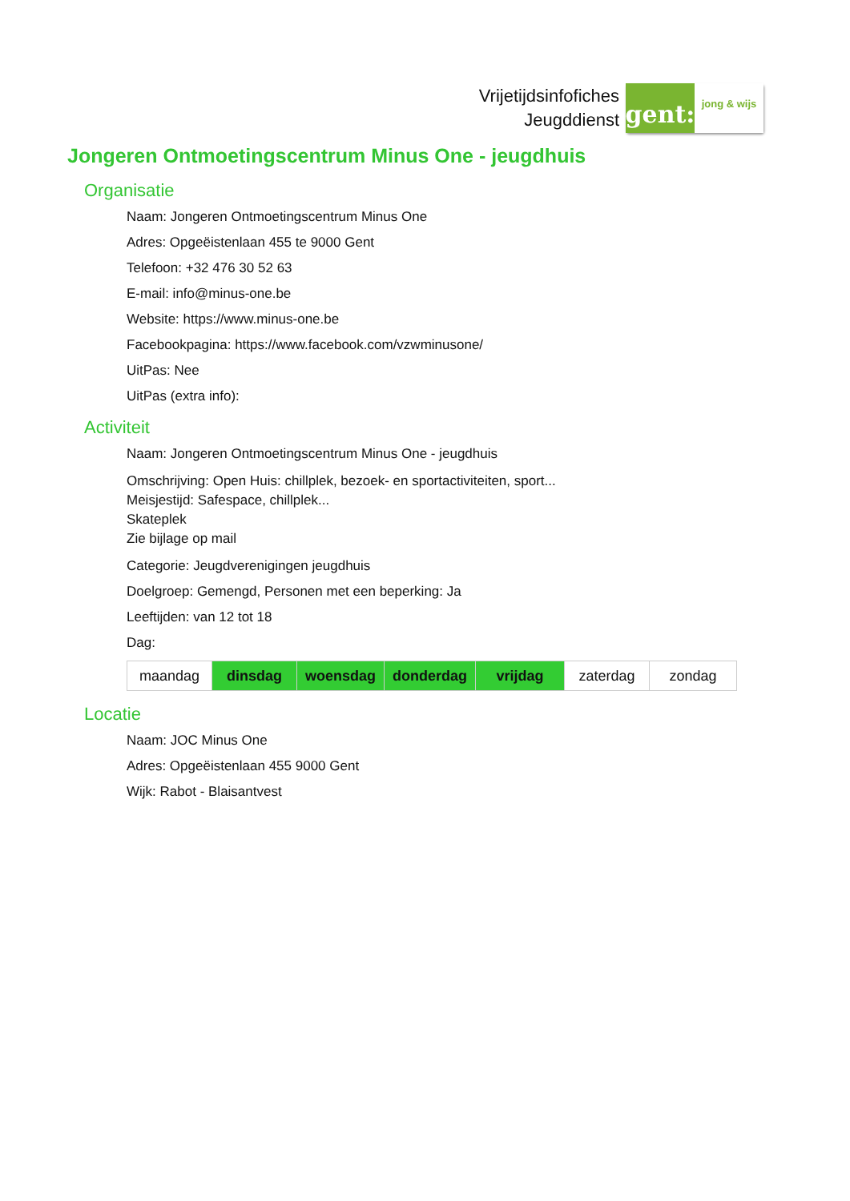Vrijetijdsinfofiches
Jeugddienst
gent:
jong & wijs
Jongeren Ontmoetingscentrum Minus One - jeugdhuis
Organisatie
Naam: Jongeren Ontmoetingscentrum Minus One
Adres: Opgeëistenlaan 455 te 9000 Gent
Telefoon: +32 476 30 52 63
E-mail: info@minus-one.be
Website: https://www.minus-one.be
Facebookpagina: https://www.facebook.com/vzwminusone/
UitPas: Nee
UitPas (extra info):
Activiteit
Naam: Jongeren Ontmoetingscentrum Minus One - jeugdhuis
Omschrijving: Open Huis: chillplek, bezoek- en sportactiviteiten, sport...
Meisjestijd: Safespace, chillplek...
Skateplek
Zie bijlage op mail
Categorie: Jeugdverenigingen jeugdhuis
Doelgroep: Gemengd, Personen met een beperking: Ja
Leeftijden: van 12 tot 18
Dag:
| maandag | dinsdag | woensdag | donderdag | vrijdag | zaterdag | zondag |
Locatie
Naam: JOC Minus One
Adres: Opgeëistenlaan 455 9000 Gent
Wijk: Rabot - Blaisantvest